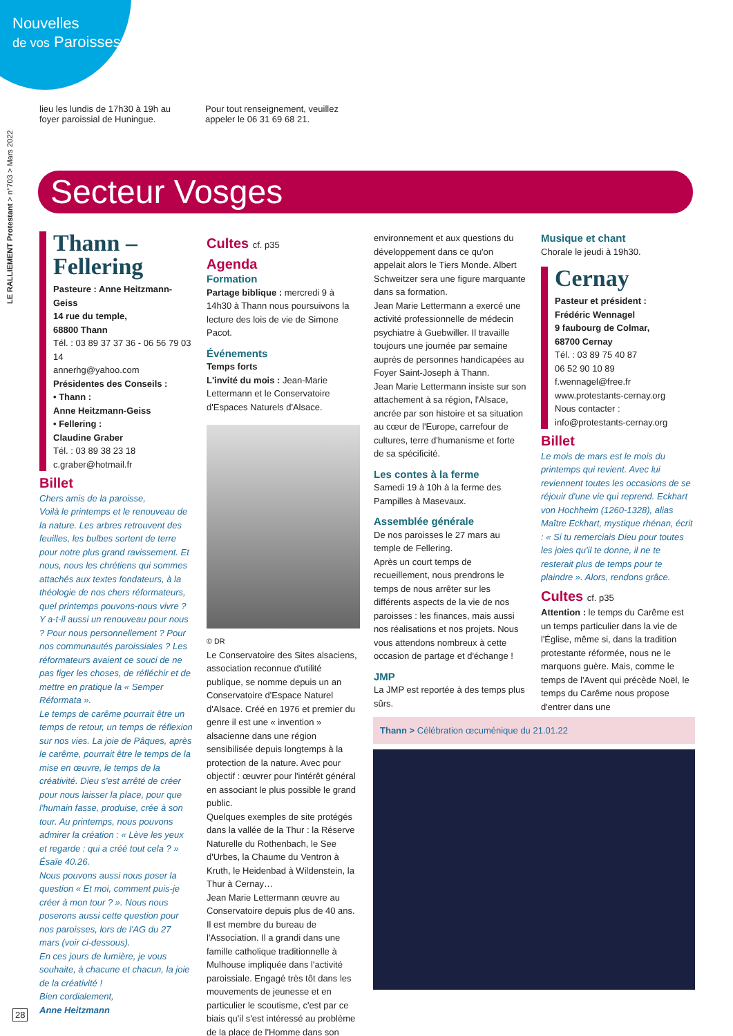Nouvelles
de vos Paroisses
LE RALLIEMENT Protestant > n°703 > Mars 2022
lieu les lundis de 17h30 à 19h au foyer paroissial de Huningue.
Pour tout renseignement, veuillez appeler le 06 31 69 68 21.
Secteur Vosges
Thann – Fellering
Pasteure : Anne Heitzmann-Geiss
14 rue du temple,
68800 Thann
Tél. : 03 89 37 37 36 - 06 56 79 03 14
annerhg@yahoo.com
Présidentes des Conseils :
• Thann :
Anne Heitzmann-Geiss
• Fellering :
Claudine Graber
Tél. : 03 89 38 23 18
c.graber@hotmail.fr
Billet
Chers amis de la paroisse,
Voilà le printemps et le renouveau de la nature. Les arbres retrouvent des feuilles, les bulbes sortent de terre pour notre plus grand ravissement. Et nous, nous les chrétiens qui sommes attachés aux textes fondateurs, à la théologie de nos chers réformateurs, quel printemps pouvons-nous vivre ? Y a-t-il aussi un renouveau pour nous ? Pour nous personnellement ? Pour nos communautés paroissiales ? Les réformateurs avaient ce souci de ne pas figer les choses, de réfléchir et de mettre en pratique la « Semper Réformata ».
Le temps de carême pourrait être un temps de retour, un temps de réflexion sur nos vies. La joie de Pâques, après le carême, pourrait être le temps de la mise en œuvre, le temps de la créativité. Dieu s'est arrêté de créer pour nous laisser la place, pour que l'humain fasse, produise, crée à son tour. Au printemps, nous pouvons admirer la création : « Lève les yeux et regarde : qui a créé tout cela ? » Ésaïe 40.26.
Nous pouvons aussi nous poser la question « Et moi, comment puis-je créer à mon tour ? ». Nous nous poserons aussi cette question pour nos paroisses, lors de l'AG du 27 mars (voir ci-dessous).
En ces jours de lumière, je vous souhaite, à chacune et chacun, la joie de la créativité !
Bien cordialement,
Anne Heitzmann
Cultes cf. p35
Agenda
Formation
Partage biblique : mercredi 9 à 14h30 à Thann nous poursuivons la lecture des lois de vie de Simone Pacot.
Événements
Temps forts
L'invité du mois : Jean-Marie Lettermann et le Conservatoire d'Espaces Naturels d'Alsace.
© DR
Le Conservatoire des Sites alsaciens, association reconnue d'utilité publique, se nomme depuis un an Conservatoire d'Espace Naturel d'Alsace. Créé en 1976 et premier du genre il est une « invention » alsacienne dans une région sensibilisée depuis longtemps à la protection de la nature. Avec pour objectif : œuvrer pour l'intérêt général en associant le plus possible le grand public.
Quelques exemples de site protégés dans la vallée de la Thur : la Réserve Naturelle du Rothenbach, le See d'Urbes, la Chaume du Ventron à Kruth, le Heidenbad à Wildenstein, la Thur à Cernay…
Jean Marie Lettermann œuvre au Conservatoire depuis plus de 40 ans. Il est membre du bureau de l'Association. Il a grandi dans une famille catholique traditionnelle à Mulhouse impliquée dans l'activité paroissiale. Engagé très tôt dans les mouvements de jeunesse et en particulier le scoutisme, c'est par ce biais qu'il s'est intéressé au problème de la place de l'Homme dans son
environnement et aux questions du développement dans ce qu'on appelait alors le Tiers Monde. Albert Schweitzer sera une figure marquante dans sa formation.
Jean Marie Lettermann a exercé une activité professionnelle de médecin psychiatre à Guebwiller. Il travaille toujours une journée par semaine auprès de personnes handicapées au Foyer Saint-Joseph à Thann.
Jean Marie Lettermann insiste sur son attachement à sa région, l'Alsace, ancrée par son histoire et sa situation au cœur de l'Europe, carrefour de cultures, terre d'humanisme et forte de sa spécificité.
Les contes à la ferme
Samedi 19 à 10h à la ferme des Pampilles à Masevaux.
Assemblée générale
De nos paroisses le 27 mars au temple de Fellering.
Après un court temps de recueillement, nous prendrons le temps de nous arrêter sur les différents aspects de la vie de nos paroisses : les finances, mais aussi nos réalisations et nos projets. Nous vous attendons nombreux à cette occasion de partage et d'échange !
JMP
La JMP est reportée à des temps plus sûrs.
Musique et chant
Chorale le jeudi à 19h30.
Cernay
Pasteur et président :
Frédéric Wennagel
9 faubourg de Colmar,
68700 Cernay
Tél. : 03 89 75 40 87
06 52 90 10 89
f.wennagel@free.fr
www.protestants-cernay.org
Nous contacter :
info@protestants-cernay.org
Billet
Le mois de mars est le mois du printemps qui revient. Avec lui reviennent toutes les occasions de se réjouir d'une vie qui reprend. Eckhart von Hochheim (1260-1328), alias Maître Eckhart, mystique rhénan, écrit : « Si tu remerciais Dieu pour toutes les joies qu'il te donne, il ne te resterait plus de temps pour te plaindre ». Alors, rendons grâce.
Cultes cf. p35
Attention : le temps du Carême est un temps particulier dans la vie de l'Église, même si, dans la tradition protestante réformée, nous ne le marquons guère. Mais, comme le temps de l'Avent qui précède Noël, le temps du Carême nous propose d'entrer dans une
Thann > Célébration œcuménique du 21.01.22
28